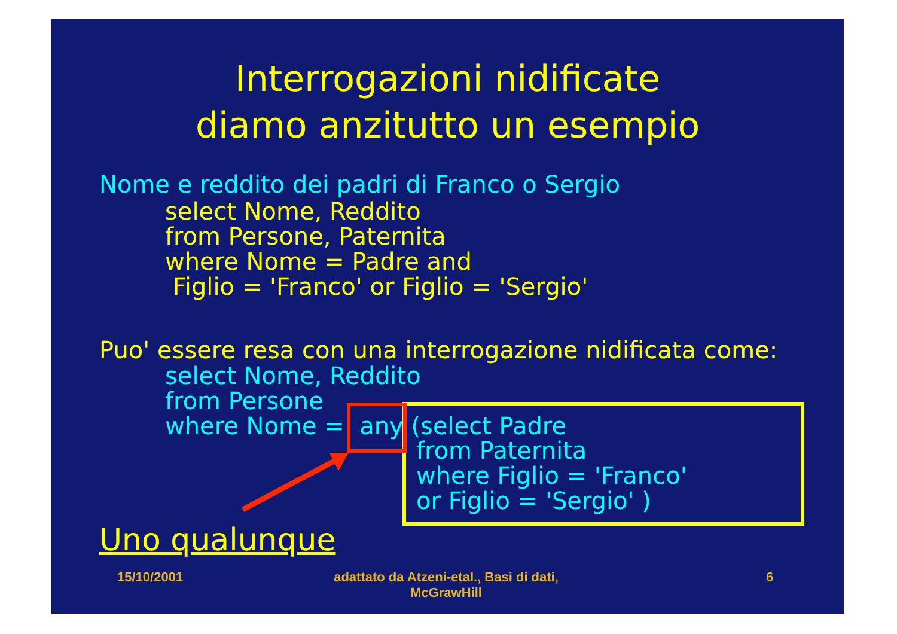Interrogazioni nidificate
diamo anzitutto un esempio
Nome e reddito dei padri di Franco o Sergio
select Nome, Reddito from Persone, Paternita where Nome = Padre and Figlio = 'Franco' or Figlio = 'Sergio'
Puo' essere resa con una interrogazione nidificata come:
select Nome, Reddito from Persone where Nome = any (select Padre
from Paternita where Figlio = 'Franco' or Figlio = 'Sergio' )
Uno qualunque
15/10/2001
adattato da Atzeni-etal., Basi di dati, McGrawHill
6